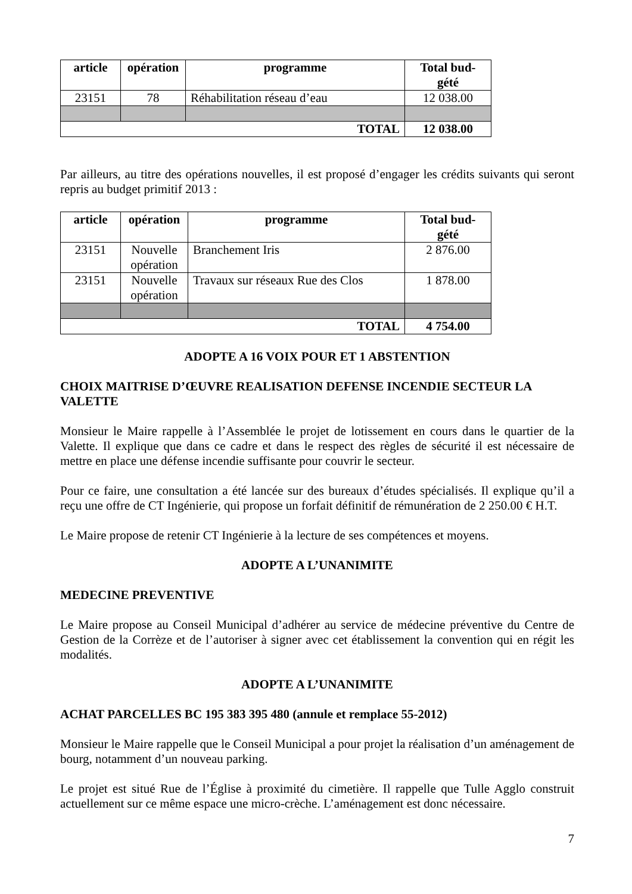| article | opération | programme | Total bud- gété |
| --- | --- | --- | --- |
| 23151 | 78 | Réhabilitation réseau d’eau | 12 038.00 |
| TOTAL | | | 12 038.00 |
Par ailleurs, au titre des opérations nouvelles, il est proposé d’engager les crédits suivants qui seront repris au budget primitif 2013 :
| article | opération | programme | Total bud- gété |
| --- | --- | --- | --- |
| 23151 | Nouvelle opération | Branchement Iris | 2 876.00 |
| 23151 | Nouvelle opération | Travaux sur réseaux Rue des Clos | 1 878.00 |
| TOTAL | | | 4 754.00 |
ADOPTE A 16 VOIX POUR ET 1 ABSTENTION
CHOIX MAITRISE D’ŒUVRE REALISATION DEFENSE INCENDIE SECTEUR LA VALETTE
Monsieur le Maire rappelle à l’Assemblée le projet de lotissement en cours dans le quartier de la Valette. Il explique que dans ce cadre et dans le respect des règles de sécurité il est nécessaire de mettre en place une défense incendie suffisante pour couvrir le secteur.
Pour ce faire, une consultation a été lancée sur des bureaux d’études spécialisés. Il explique qu’il a reçu une offre de CT Ingénierie, qui propose un forfait définitif de rémunération de 2 250.00 € H.T.
Le Maire propose de retenir CT Ingénierie à la lecture de ses compétences et moyens.
ADOPTE A L’UNANIMITE
MEDECINE PREVENTIVE
Le Maire propose au Conseil Municipal d’adhérer au service de médecine préventive du Centre de Gestion de la Corrèze et de l’autoriser à signer avec cet établissement la convention qui en régit les modalités.
ADOPTE A L’UNANIMITE
ACHAT PARCELLES BC 195 383 395 480 (annule et remplace 55-2012)
Monsieur le Maire rappelle que le Conseil Municipal a pour projet la réalisation d’un aménagement de bourg, notamment d’un nouveau parking.
Le projet est situé Rue de l’Église à proximité du cimetière. Il rappelle que Tulle Agglo construit actuellement sur ce même espace une micro-crèche. L’aménagement est donc nécessaire.
7